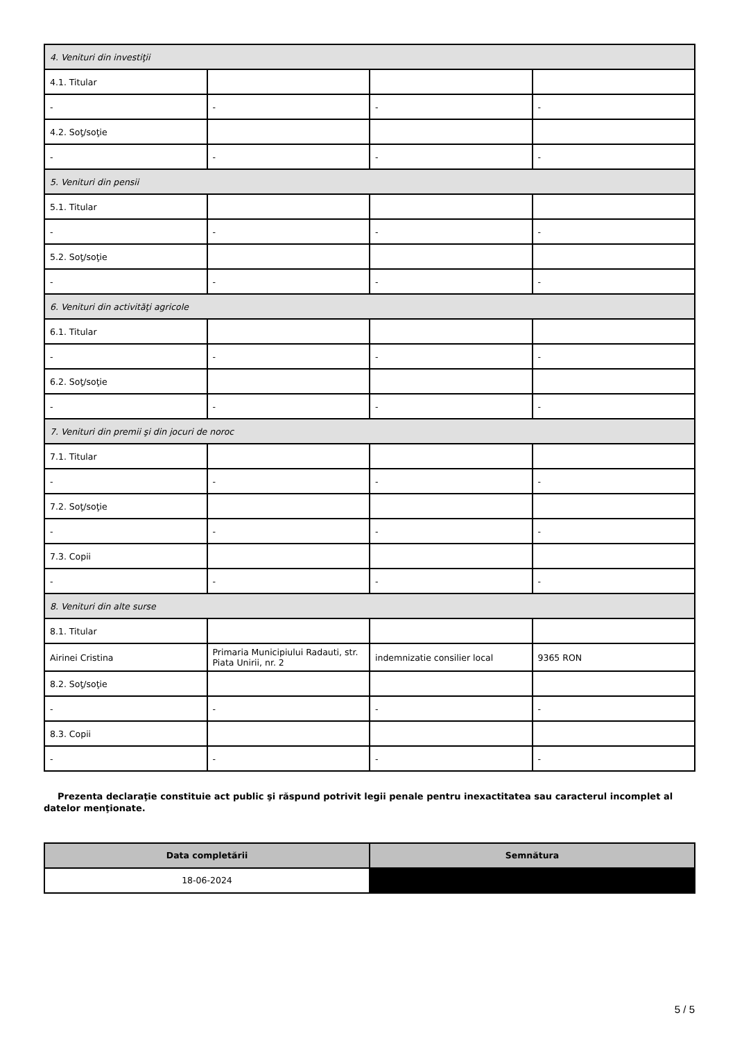| 4. Venituri din investiţii | | | |
| 4.1. Titular | | | |
| - | - | - | - |
| 4.2. Soţ/soţie | | | |
| - | - | - | - |
| 5. Venituri din pensii | | | |
| 5.1. Titular | | | |
| - | - | - | - |
| 5.2. Soţ/soţie | | | |
| - | - | - | - |
| 6. Venituri din activităţi agricole | | | |
| 6.1. Titular | | | |
| - | - | - | - |
| 6.2. Soţ/soţie | | | |
| - | - | - | - |
| 7. Venituri din premii şi din jocuri de noroc | | | |
| 7.1. Titular | | | |
| - | - | - | - |
| 7.2. Soţ/soţie | | | |
| - | - | - | - |
| 7.3. Copii | | | |
| - | - | - | - |
| 8. Venituri din alte surse | | | |
| 8.1. Titular | | | |
| Airinei Cristina | Primaria Municipiului Radauti, str. Piata Unirii, nr. 2 | indemnizatie consilier local | 9365 RON |
| 8.2. Soţ/soţie | | | |
| - | - | - | - |
| 8.3. Copii | | | |
| - | - | - | - |
Prezenta declaraţie constituie act public şi răspund potrivit legii penale pentru inexactitatea sau caracterul incomplet al datelor menţionate.
| Data completării | Semnătura |
| --- | --- |
| 18-06-2024 | |
5 / 5